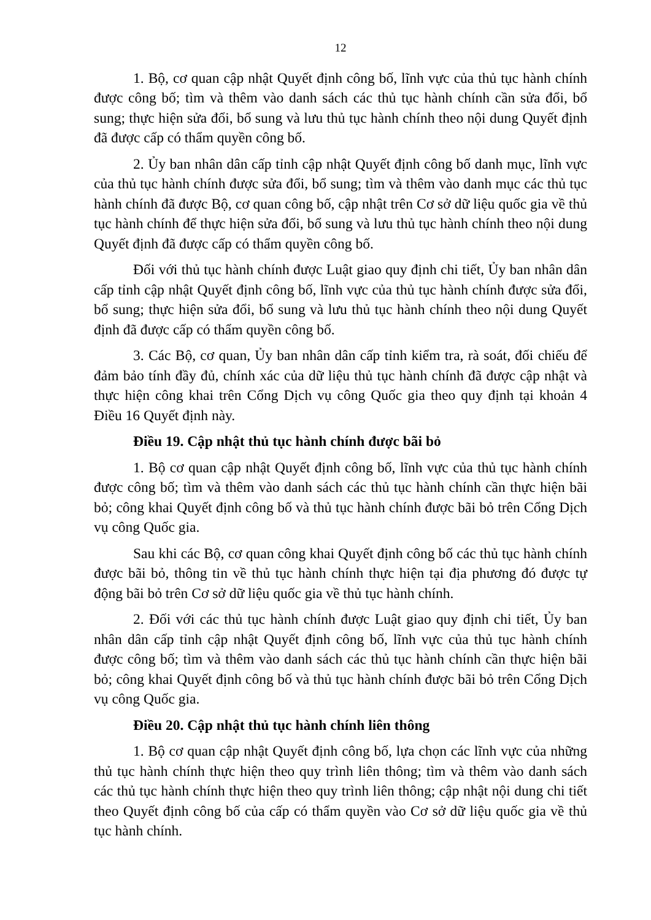12
1. Bộ, cơ quan cập nhật Quyết định công bố, lĩnh vực của thủ tục hành chính được công bố; tìm và thêm vào danh sách các thủ tục hành chính cần sửa đổi, bổ sung; thực hiện sửa đổi, bổ sung và lưu thủ tục hành chính theo nội dung Quyết định đã được cấp có thẩm quyền công bố.
2. Ủy ban nhân dân cấp tỉnh cập nhật Quyết định công bố danh mục, lĩnh vực của thủ tục hành chính được sửa đổi, bổ sung; tìm và thêm vào danh mục các thủ tục hành chính đã được Bộ, cơ quan công bố, cập nhật trên Cơ sở dữ liệu quốc gia về thủ tục hành chính để thực hiện sửa đổi, bổ sung và lưu thủ tục hành chính theo nội dung Quyết định đã được cấp có thẩm quyền công bố.
Đối với thủ tục hành chính được Luật giao quy định chi tiết, Ủy ban nhân dân cấp tỉnh cập nhật Quyết định công bố, lĩnh vực của thủ tục hành chính được sửa đổi, bổ sung; thực hiện sửa đổi, bổ sung và lưu thủ tục hành chính theo nội dung Quyết định đã được cấp có thẩm quyền công bố.
3. Các Bộ, cơ quan, Ủy ban nhân dân cấp tỉnh kiểm tra, rà soát, đối chiếu để đảm bảo tính đầy đủ, chính xác của dữ liệu thủ tục hành chính đã được cập nhật và thực hiện công khai trên Cổng Dịch vụ công Quốc gia theo quy định tại khoản 4 Điều 16 Quyết định này.
Điều 19. Cập nhật thủ tục hành chính được bãi bỏ
1. Bộ cơ quan cập nhật Quyết định công bố, lĩnh vực của thủ tục hành chính được công bố; tìm và thêm vào danh sách các thủ tục hành chính cần thực hiện bãi bỏ; công khai Quyết định công bố và thủ tục hành chính được bãi bỏ trên Cổng Dịch vụ công Quốc gia.
Sau khi các Bộ, cơ quan công khai Quyết định công bố các thủ tục hành chính được bãi bỏ, thông tin về thủ tục hành chính thực hiện tại địa phương đó được tự động bãi bỏ trên Cơ sở dữ liệu quốc gia về thủ tục hành chính.
2. Đối với các thủ tục hành chính được Luật giao quy định chi tiết, Ủy ban nhân dân cấp tỉnh cập nhật Quyết định công bố, lĩnh vực của thủ tục hành chính được công bố; tìm và thêm vào danh sách các thủ tục hành chính cần thực hiện bãi bỏ; công khai Quyết định công bố và thủ tục hành chính được bãi bỏ trên Cổng Dịch vụ công Quốc gia.
Điều 20. Cập nhật thủ tục hành chính liên thông
1. Bộ cơ quan cập nhật Quyết định công bố, lựa chọn các lĩnh vực của những thủ tục hành chính thực hiện theo quy trình liên thông; tìm và thêm vào danh sách các thủ tục hành chính thực hiện theo quy trình liên thông; cập nhật nội dung chi tiết theo Quyết định công bố của cấp có thẩm quyền vào Cơ sở dữ liệu quốc gia về thủ tục hành chính.